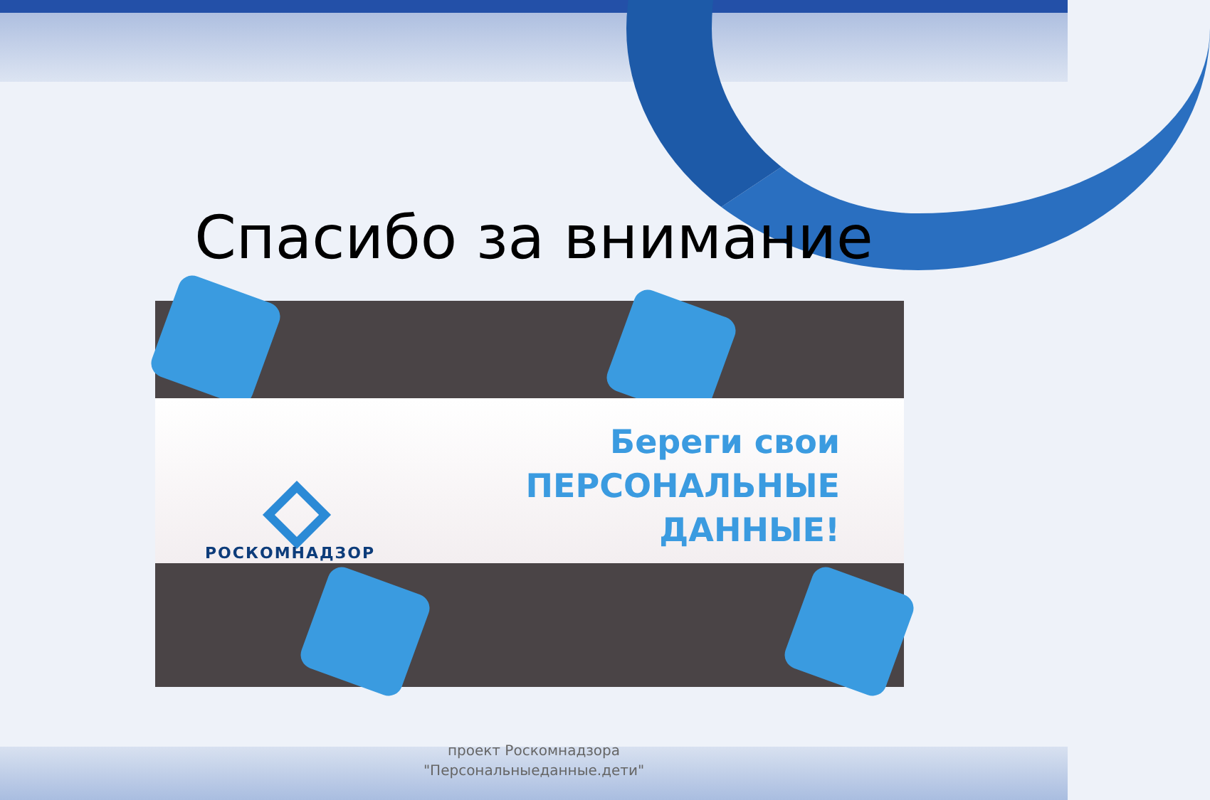Спасибо за внимание
РОСКОМНАДЗОР
Береги свои
ПЕРСОНАЛЬНЫЕ
ДАННЫЕ!
проект Роскомнадзора
"Персональныеданные.дети"